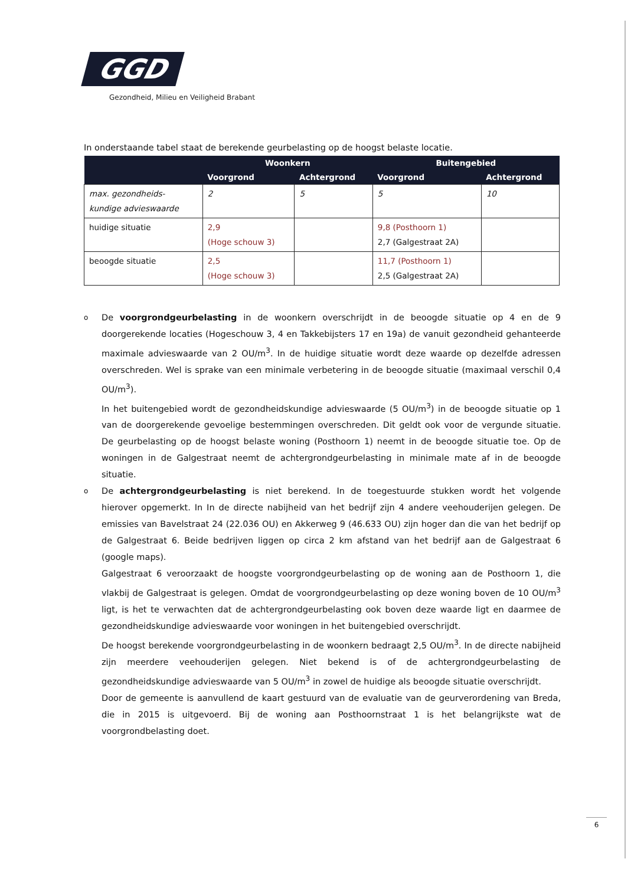GGD
Gezondheid, Milieu en Veiligheid Brabant
In onderstaande tabel staat de berekende geurbelasting op de hoogst belaste locatie.
| | Woonkern | | Buitengebied | |
| --- | --- | --- | --- | --- |
| | Voorgrond | Achtergrond | Voorgrond | Achtergrond |
| max. gezondheids- kundige advieswaarde | 2 | 5 | 5 | 10 |
| huidige situatie | 2,9 (Hoge schouw 3) | | 9,8 (Posthoorn 1) 2,7 (Galgestraat 2A) | |
| beoogde situatie | 2,5 (Hoge schouw 3) | | 11,7 (Posthoorn 1) 2,5 (Galgestraat 2A) | |
o
De voorgrondgeurbelasting in de woonkern overschrijdt in de beoogde situatie op 4 en de 9 doorgerekende locaties (Hogeschouw 3, 4 en Takkebijsters 17 en 19a) de vanuit gezondheid gehanteerde maximale advieswaarde van 2 OU/m<sup>3</sup>. In de huidige situatie wordt deze waarde op dezelfde adressen overschreden. Wel is sprake van een minimale verbetering in de beoogde situatie (maximaal verschil 0,4 OU/m<sup>3</sup>).
In het buitengebied wordt de gezondheidskundige advieswaarde (5 OU/m<sup>3</sup>) in de beoogde situatie op 1 van de doorgerekende gevoelige bestemmingen overschreden. Dit geldt ook voor de vergunde situatie. De geurbelasting op de hoogst belaste woning (Posthoorn 1) neemt in de beoogde situatie toe. Op de woningen in de Galgestraat neemt de achtergrondgeurbelasting in minimale mate af in de beoogde situatie.
o
De achtergrondgeurbelasting is niet berekend. In de toegestuurde stukken wordt het volgende hierover opgemerkt. In In de directe nabijheid van het bedrijf zijn 4 andere veehouderijen gelegen. De emissies van Bavelstraat 24 (22.036 OU) en Akkerweg 9 (46.633 OU) zijn hoger dan die van het bedrijf op de Galgestraat 6. Beide bedrijven liggen op circa 2 km afstand van het bedrijf aan de Galgestraat 6 (google maps).
Galgestraat 6 veroorzaakt de hoogste voorgrondgeurbelasting op de woning aan de Posthoorn 1, die vlakbij de Galgestraat is gelegen. Omdat de voorgrondgeurbelasting op deze woning boven de 10 OU/m<sup>3</sup> ligt, is het te verwachten dat de achtergrondgeurbelasting ook boven deze waarde ligt en daarmee de gezondheidskundige advieswaarde voor woningen in het buitengebied overschrijdt.
De hoogst berekende voorgrondgeurbelasting in de woonkern bedraagt 2,5 OU/m<sup>3</sup>. In de directe nabijheid zijn meerdere veehouderijen gelegen. Niet bekend is of de achtergrondgeurbelasting de gezondheidskundige advieswaarde van 5 OU/m<sup>3</sup> in zowel de huidige als beoogde situatie overschrijdt.
Door de gemeente is aanvullend de kaart gestuurd van de evaluatie van de geurverordening van Breda, die in 2015 is uitgevoerd. Bij de woning aan Posthoornstraat 1 is het belangrijkste wat de voorgrondbelasting doet.
6